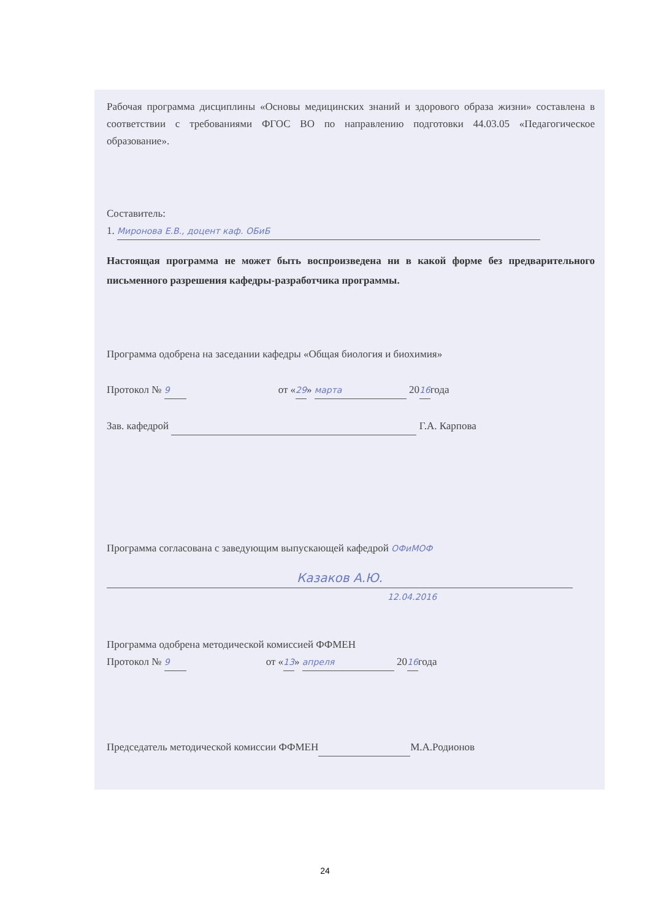Рабочая программа дисциплины «Основы медицинских знаний и здорового образа жизни» составлена в соответствии с требованиями ФГОС ВО по направлению подготовки 44.03.05 «Педагогическое образование».
Составитель:
1. Миронова Е.В., доцент каф. ОБиБ
Настоящая программа не может быть воспроизведена ни в какой форме без предварительного письменного разрешения кафедры-разработчика программы.
Программа одобрена на заседании кафедры «Общая биология и биохимия»
Протокол № 9 от «29» марта 2016года
Зав. кафедрой Г.А. Карпова
Программа согласована с заведующим выпускающей кафедрой ОФиМОФ
Казаков А.Ю.
12.04.2016
Программа одобрена методической комиссией ФФМЕН
Протокол № 9 от «13» апреля 2016года
Председатель методической комиссии ФФМЕН М.А.Родионов
24